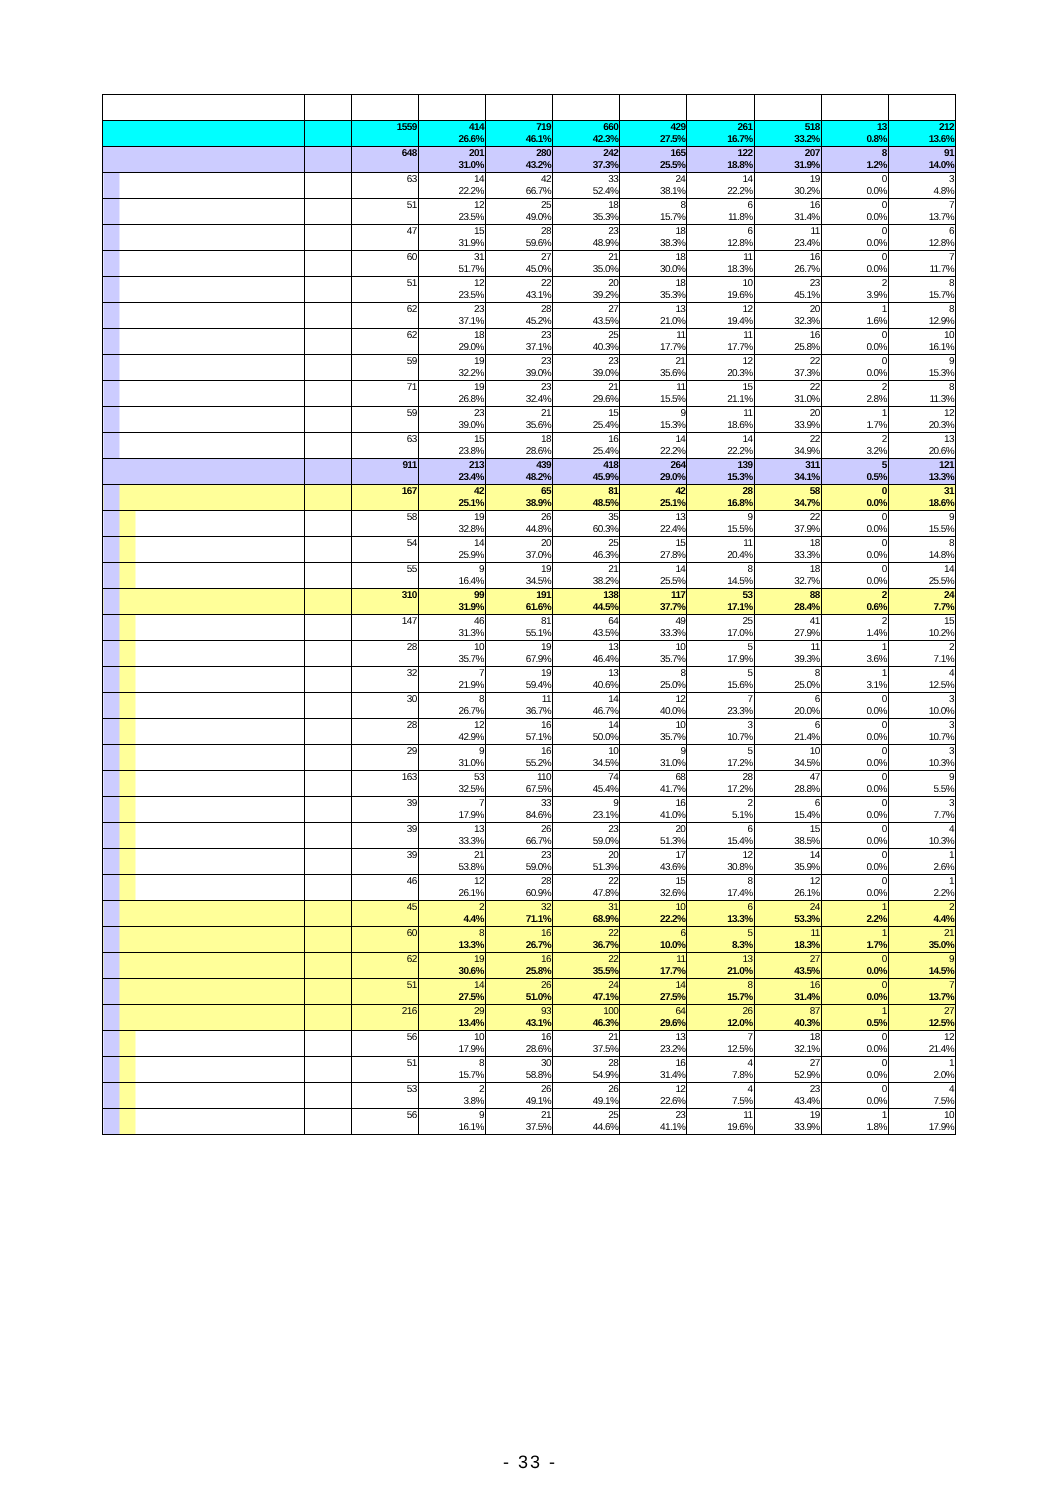| | | 1559 | 414 26.6% | 719 46.1% | 660 42.3% | 429 27.5% | 261 16.7% | 518 33.2% | 13 0.8% | 212 13.6% |
| | | 648 | 201 31.0% | 280 43.2% | 242 37.3% | 165 25.5% | 122 18.8% | 207 31.9% | 8 1.2% | 91 14.0% |
| | | 63 | 14 22.2% | 42 66.7% | 33 52.4% | 24 38.1% | 14 22.2% | 19 30.2% | 0 0.0% | 3 4.8% |
| | | 51 | 12 23.5% | 25 49.0% | 18 35.3% | 8 15.7% | 6 11.8% | 16 31.4% | 0 0.0% | 7 13.7% |
| | | 47 | 15 31.9% | 28 59.6% | 23 48.9% | 18 38.3% | 6 12.8% | 11 23.4% | 0 0.0% | 6 12.8% |
| | | 60 | 31 51.7% | 27 45.0% | 21 35.0% | 18 30.0% | 11 18.3% | 16 26.7% | 0 0.0% | 7 11.7% |
| | | 51 | 12 23.5% | 22 43.1% | 20 39.2% | 18 35.3% | 10 19.6% | 23 45.1% | 2 3.9% | 8 15.7% |
| | | 62 | 23 37.1% | 28 45.2% | 27 43.5% | 13 21.0% | 12 19.4% | 20 32.3% | 1 1.6% | 8 12.9% |
| | | 62 | 18 29.0% | 23 37.1% | 25 40.3% | 11 17.7% | 11 17.7% | 16 25.8% | 0 0.0% | 10 16.1% |
| | | 59 | 19 32.2% | 23 39.0% | 23 39.0% | 21 35.6% | 12 20.3% | 22 37.3% | 0 0.0% | 9 15.3% |
| | | 71 | 19 26.8% | 23 32.4% | 21 29.6% | 11 15.5% | 15 21.1% | 22 31.0% | 2 2.8% | 8 11.3% |
| | | 59 | 23 39.0% | 21 35.6% | 15 25.4% | 9 15.3% | 11 18.6% | 20 33.9% | 1 1.7% | 12 20.3% |
| | | 63 | 15 23.8% | 18 28.6% | 16 25.4% | 14 22.2% | 14 22.2% | 22 34.9% | 2 3.2% | 13 20.6% |
| | | 911 | 213 23.4% | 439 48.2% | 418 45.9% | 264 29.0% | 139 15.3% | 311 34.1% | 5 0.5% | 121 13.3% |
| | | 167 | 42 25.1% | 65 38.9% | 81 48.5% | 42 25.1% | 28 16.8% | 58 34.7% | 0 0.0% | 31 18.6% |
| | | 58 | 19 32.8% | 26 44.8% | 35 60.3% | 13 22.4% | 9 15.5% | 22 37.9% | 0 0.0% | 9 15.5% |
| | | 54 | 14 25.9% | 20 37.0% | 25 46.3% | 15 27.8% | 11 20.4% | 18 33.3% | 0 0.0% | 8 14.8% |
| | | 55 | 9 16.4% | 19 34.5% | 21 38.2% | 14 25.5% | 8 14.5% | 18 32.7% | 0 0.0% | 14 25.5% |
| | | 310 | 99 31.9% | 191 61.6% | 138 44.5% | 117 37.7% | 53 17.1% | 88 28.4% | 2 0.6% | 24 7.7% |
| | | 147 | 46 31.3% | 81 55.1% | 64 43.5% | 49 33.3% | 25 17.0% | 41 27.9% | 2 1.4% | 15 10.2% |
| | | 28 | 10 35.7% | 19 67.9% | 13 46.4% | 10 35.7% | 5 17.9% | 11 39.3% | 1 3.6% | 2 7.1% |
| | | 32 | 7 21.9% | 19 59.4% | 13 40.6% | 8 25.0% | 5 15.6% | 8 25.0% | 1 3.1% | 4 12.5% |
| | | 30 | 8 26.7% | 11 36.7% | 14 46.7% | 12 40.0% | 7 23.3% | 6 20.0% | 0 0.0% | 3 10.0% |
| | | 28 | 12 42.9% | 16 57.1% | 14 50.0% | 10 35.7% | 3 10.7% | 6 21.4% | 0 0.0% | 3 10.7% |
| | | 29 | 9 31.0% | 16 55.2% | 10 34.5% | 9 31.0% | 5 17.2% | 10 34.5% | 0 0.0% | 3 10.3% |
| | | 163 | 53 32.5% | 110 67.5% | 74 45.4% | 68 41.7% | 28 17.2% | 47 28.8% | 0 0.0% | 9 5.5% |
| | | 39 | 7 17.9% | 33 84.6% | 9 23.1% | 16 41.0% | 2 5.1% | 6 15.4% | 0 0.0% | 3 7.7% |
| | | 39 | 13 33.3% | 26 66.7% | 23 59.0% | 20 51.3% | 6 15.4% | 15 38.5% | 0 0.0% | 4 10.3% |
| | | 39 | 21 53.8% | 23 59.0% | 20 51.3% | 17 43.6% | 12 30.8% | 14 35.9% | 0 0.0% | 1 2.6% |
| | | 46 | 12 26.1% | 28 60.9% | 22 47.8% | 15 32.6% | 8 17.4% | 12 26.1% | 0 0.0% | 1 2.2% |
| | | 45 | 2 4.4% | 32 71.1% | 31 68.9% | 10 22.2% | 6 13.3% | 24 53.3% | 1 2.2% | 2 4.4% |
| | | 60 | 8 13.3% | 16 26.7% | 22 36.7% | 6 10.0% | 5 8.3% | 11 18.3% | 1 1.7% | 21 35.0% |
| | | 62 | 19 30.6% | 16 25.8% | 22 35.5% | 11 17.7% | 13 21.0% | 27 43.5% | 0 0.0% | 9 14.5% |
| | | 51 | 14 27.5% | 26 51.0% | 24 47.1% | 14 27.5% | 8 15.7% | 16 31.4% | 0 0.0% | 7 13.7% |
| | | 216 | 29 13.4% | 93 43.1% | 100 46.3% | 64 29.6% | 26 12.0% | 87 40.3% | 1 0.5% | 27 12.5% |
| | | 56 | 10 17.9% | 16 28.6% | 21 37.5% | 13 23.2% | 7 12.5% | 18 32.1% | 0 0.0% | 12 21.4% |
| | | 51 | 8 15.7% | 30 58.8% | 28 54.9% | 16 31.4% | 4 7.8% | 27 52.9% | 0 0.0% | 1 2.0% |
| | | 53 | 2 3.8% | 26 49.1% | 26 49.1% | 12 22.6% | 4 7.5% | 23 43.4% | 0 0.0% | 4 7.5% |
| | | 56 | 9 16.1% | 21 37.5% | 25 44.6% | 23 41.1% | 11 19.6% | 19 33.9% | 1 1.8% | 10 17.9% |
- 33 -